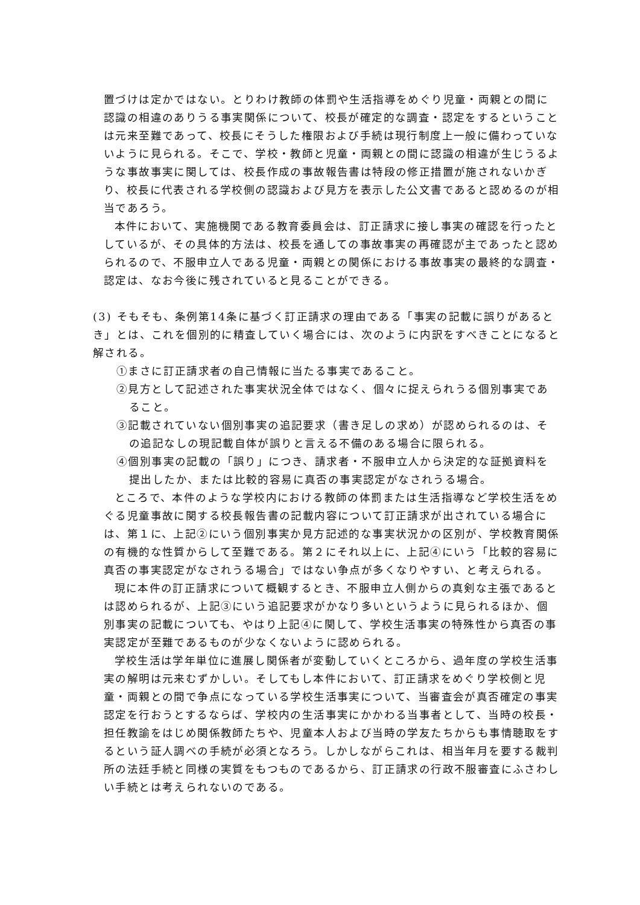置づけは定かではない。とりわけ教師の体罰や生活指導をめぐり児童・両親との間に認識の相違のありうる事実関係について、校長が確定的な調査・認定をするということは元来至難であって、校長にそうした権限および手続は現行制度上一般に備わっていないように見られる。そこで、学校・教師と児童・両親との間に認識の相違が生じうるような事故事実に関しては、校長作成の事故報告書は特段の修正措置が施されないかぎり、校長に代表される学校側の認識および見方を表示した公文書であると認めるのが相当であろう。
本件において、実施機関である教育委員会は、訂正請求に接し事実の確認を行ったとしているが、その具体的方法は、校長を通しての事故事実の再確認が主であったと認められるので、不服申立人である児童・両親との関係における事故事実の最終的な調査・認定は、なお今後に残されていると見ることができる。
(3) そもそも、条例第14条に基づく訂正請求の理由である「事実の記載に誤りがあるとき」とは、これを個別的に精査していく場合には、次のように内訳をすべきことになると解される。
①まさに訂正請求者の自己情報に当たる事実であること。
②見方として記述された事実状況全体ではなく、個々に捉えられうる個別事実であること。
③記載されていない個別事実の追記要求（書き足しの求め）が認められるのは、その追記なしの現記載自体が誤りと言える不備のある場合に限られる。
④個別事実の記載の「誤り」につき、請求者・不服申立人から決定的な証拠資料を提出したか、または比較的容易に真否の事実認定がなされうる場合。
ところで、本件のような学校内における教師の体罰または生活指導など学校生活をめぐる児童事故に関する校長報告書の記載内容について訂正請求が出されている場合には、第１に、上記②にいう個別事実か見方記述的な事実状況かの区別が、学校教育関係の有機的な性質からして至難である。第２にそれ以上に、上記④にいう「比較的容易に真否の事実認定がなされうる場合」ではない争点が多くなりやすい、と考えられる。
現に本件の訂正請求について概観するとき、不服申立人側からの真剣な主張であるとは認められるが、上記③にいう追記要求がかなり多いというように見られるほか、個別事実の記載についても、やはり上記④に関して、学校生活事実の特殊性から真否の事実認定が至難であるものが少なくないように認められる。
学校生活は学年単位に進展し関係者が変動していくところから、過年度の学校生活事実の解明は元来むずかしい。そしてもし本件において、訂正請求をめぐり学校側と児童・両親との間で争点になっている学校生活事実について、当審査会が真否確定の事実認定を行おうとするならば、学校内の生活事実にかかわる当事者として、当時の校長・担任教諭をはじめ関係教師たちや、児童本人および当時の学友たちからも事情聴取をするという証人調べの手続が必須となろう。しかしながらこれは、相当年月を要する裁判所の法廷手続と同様の実質をもつものであるから、訂正請求の行政不服審査にふさわしい手続とは考えられないのである。